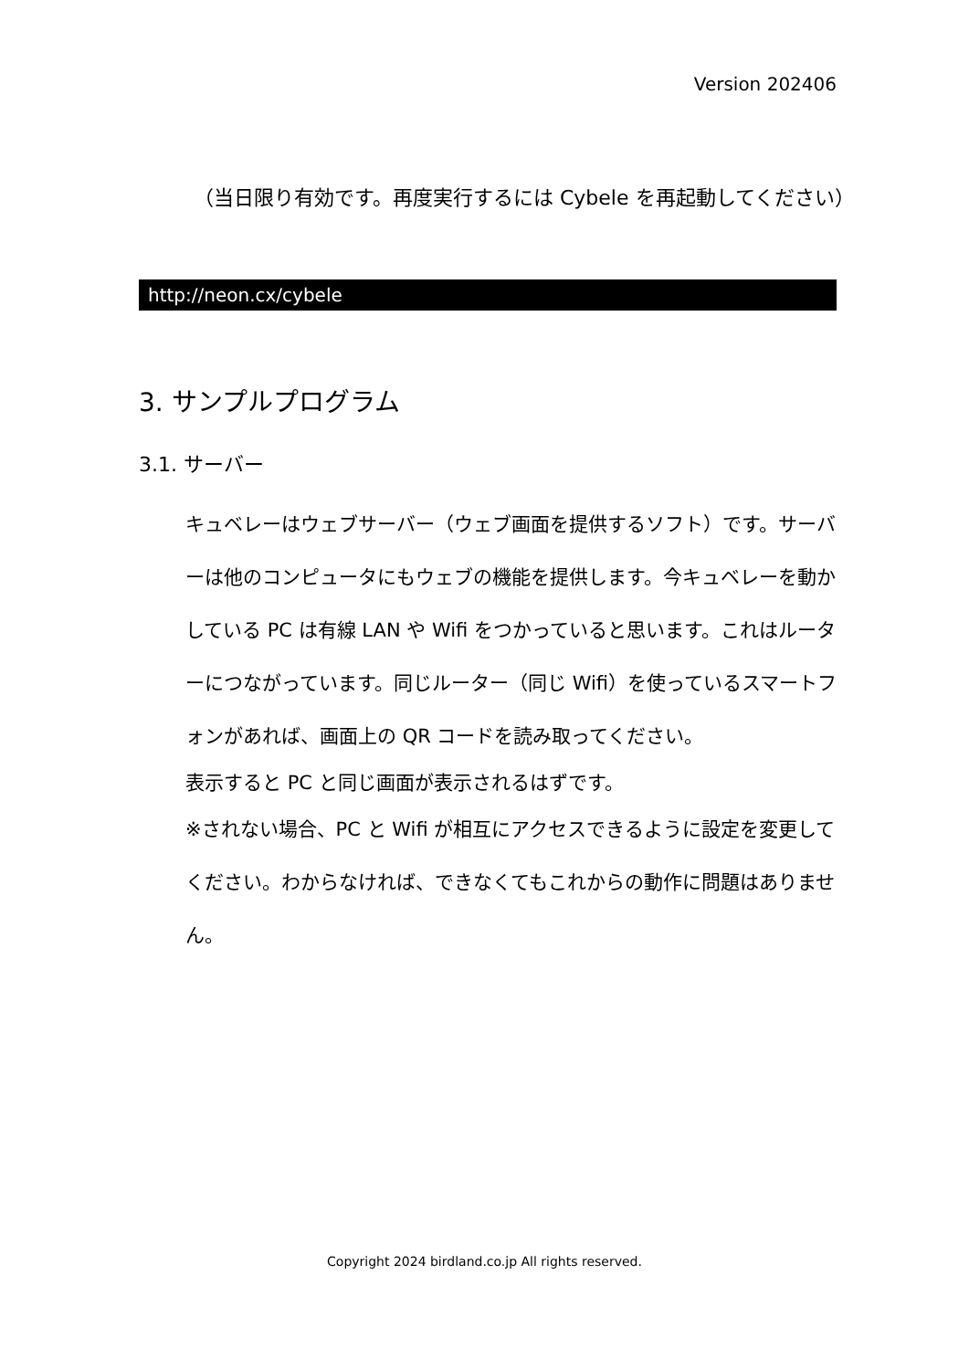Version 202406
（当日限り有効です。再度実行するには Cybele を再起動してください）
http://neon.cx/cybele
3. サンプルプログラム
3.1. サーバー
キュベレーはウェブサーバー（ウェブ画面を提供するソフト）です。サーバーは他のコンピュータにもウェブの機能を提供します。今キュベレーを動かしている PC は有線 LAN や Wifi をつかっていると思います。これはルーターにつながっています。同じルーター（同じ Wifi）を使っているスマートフォンがあれば、画面上の QR コードを読み取ってください。
表示すると PC と同じ画面が表示されるはずです。
※されない場合、PC と Wifi が相互にアクセスできるように設定を変更してください。わからなければ、できなくてもこれからの動作に問題はありません。
Copyright 2024 birdland.co.jp All rights reserved.